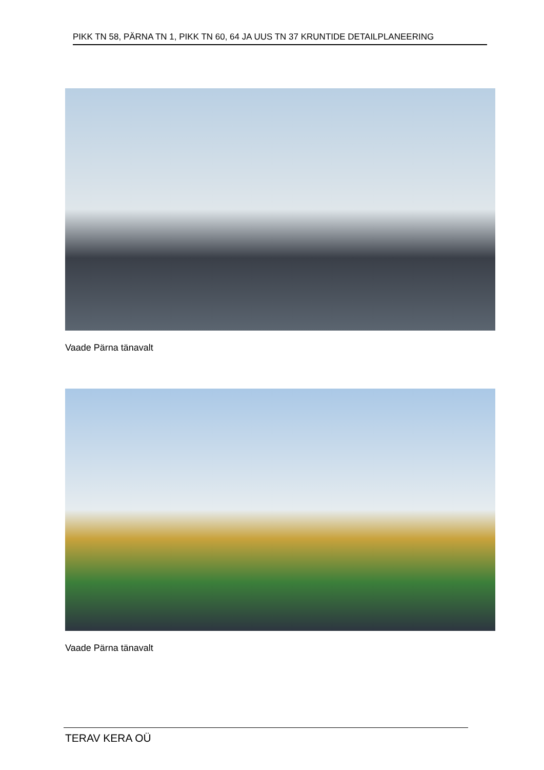PIKK TN 58, PÄRNA TN 1, PIKK TN 60, 64 JA UUS TN 37 KRUNTIDE DETAILPLANEERING
Vaade Pärna tänavalt
Vaade Pärna tänavalt
TERAV KERA OÜ